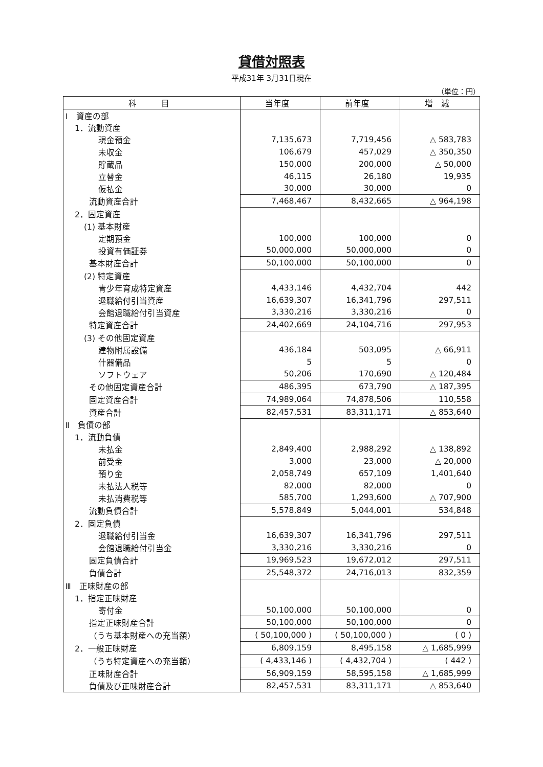貸借対照表
平成31年 3月31日現在
（単位：円）
| 科 目 | 当年度 | 前年度 | 増 減 |
| --- | --- | --- | --- |
| Ⅰ 資産の部 | | | |
| 1．流動資産 | | | |
| 現金預金 | 7,135,673 | 7,719,456 | △ 583,783 |
| 未収金 | 106,679 | 457,029 | △ 350,350 |
| 貯蔵品 | 150,000 | 200,000 | △ 50,000 |
| 立替金 | 46,115 | 26,180 | 19,935 |
| 仮払金 | 30,000 | 30,000 | 0 |
| 流動資産合計 | 7,468,467 | 8,432,665 | △ 964,198 |
| 2．固定資産 | | | |
| (1) 基本財産 | | | |
| 定期預金 | 100,000 | 100,000 | 0 |
| 投資有価証券 | 50,000,000 | 50,000,000 | 0 |
| 基本財産合計 | 50,100,000 | 50,100,000 | 0 |
| (2) 特定資産 | | | |
| 青少年育成特定資産 | 4,433,146 | 4,432,704 | 442 |
| 退職給付引当資産 | 16,639,307 | 16,341,796 | 297,511 |
| 会館退職給付引当資産 | 3,330,216 | 3,330,216 | 0 |
| 特定資産合計 | 24,402,669 | 24,104,716 | 297,953 |
| (3) その他固定資産 | | | |
| 建物附属設備 | 436,184 | 503,095 | △ 66,911 |
| 什器備品 | 5 | 5 | 0 |
| ソフトウェア | 50,206 | 170,690 | △ 120,484 |
| その他固定資産合計 | 486,395 | 673,790 | △ 187,395 |
| 固定資産合計 | 74,989,064 | 74,878,506 | 110,558 |
| 資産合計 | 82,457,531 | 83,311,171 | △ 853,640 |
| Ⅱ 負債の部 | | | |
| 1．流動負債 | | | |
| 未払金 | 2,849,400 | 2,988,292 | △ 138,892 |
| 前受金 | 3,000 | 23,000 | △ 20,000 |
| 預り金 | 2,058,749 | 657,109 | 1,401,640 |
| 未払法人税等 | 82,000 | 82,000 | 0 |
| 未払消費税等 | 585,700 | 1,293,600 | △ 707,900 |
| 流動負債合計 | 5,578,849 | 5,044,001 | 534,848 |
| 2．固定負債 | | | |
| 退職給付引当金 | 16,639,307 | 16,341,796 | 297,511 |
| 会館退職給付引当金 | 3,330,216 | 3,330,216 | 0 |
| 固定負債合計 | 19,969,523 | 19,672,012 | 297,511 |
| 負債合計 | 25,548,372 | 24,716,013 | 832,359 |
| Ⅲ 正味財産の部 | | | |
| 1．指定正味財産 | | | |
| 寄付金 | 50,100,000 | 50,100,000 | 0 |
| 指定正味財産合計 | 50,100,000 | 50,100,000 | 0 |
| （うち基本財産への充当額） | ( 50,100,000 ) | ( 50,100,000 ) | ( 0 ) |
| 2．一般正味財産 | 6,809,159 | 8,495,158 | △ 1,685,999 |
| （うち特定資産への充当額） | ( 4,433,146 ) | ( 4,432,704 ) | ( 442 ) |
| 正味財産合計 | 56,909,159 | 58,595,158 | △ 1,685,999 |
| 負債及び正味財産合計 | 82,457,531 | 83,311,171 | △ 853,640 |